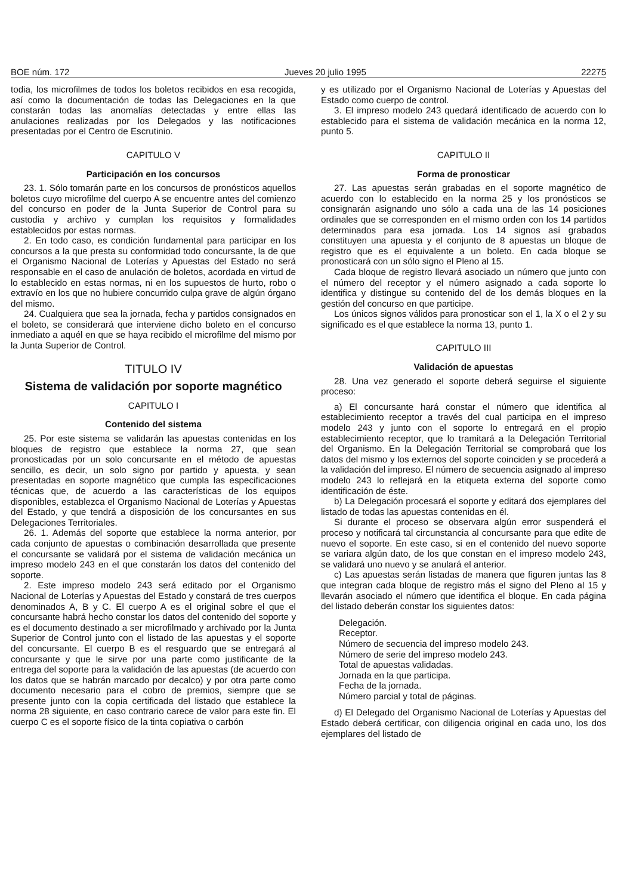BOE núm. 172 Jueves 20 julio 1995 22275
todia, los microfilmes de todos los boletos recibidos en esa recogida, así como la documentación de todas las Delegaciones en la que constarán todas las anomalías detectadas y entre ellas las anulaciones realizadas por los Delegados y las notificaciones presentadas por el Centro de Escrutinio.
CAPITULO V
Participación en los concursos
23. 1. Sólo tomarán parte en los concursos de pronósticos aquellos boletos cuyo microfilme del cuerpo A se encuentre antes del comienzo del concurso en poder de la Junta Superior de Control para su custodia y archivo y cumplan los requisitos y formalidades establecidos por estas normas.
2. En todo caso, es condición fundamental para participar en los concursos a la que presta su conformidad todo concursante, la de que el Organismo Nacional de Loterías y Apuestas del Estado no será responsable en el caso de anulación de boletos, acordada en virtud de lo establecido en estas normas, ni en los supuestos de hurto, robo o extravío en los que no hubiere concurrido culpa grave de algún órgano del mismo.
24. Cualquiera que sea la jornada, fecha y partidos consignados en el boleto, se considerará que interviene dicho boleto en el concurso inmediato a aquél en que se haya recibido el microfilme del mismo por la Junta Superior de Control.
TITULO IV
Sistema de validación por soporte magnético
CAPITULO I
Contenido del sistema
25. Por este sistema se validarán las apuestas contenidas en los bloques de registro que establece la norma 27, que sean pronosticadas por un solo concursante en el método de apuestas sencillo, es decir, un solo signo por partido y apuesta, y sean presentadas en soporte magnético que cumpla las especificaciones técnicas que, de acuerdo a las características de los equipos disponibles, establezca el Organismo Nacional de Loterías y Apuestas del Estado, y que tendrá a disposición de los concursantes en sus Delegaciones Territoriales.
26. 1. Además del soporte que establece la norma anterior, por cada conjunto de apuestas o combinación desarrollada que presente el concursante se validará por el sistema de validación mecánica un impreso modelo 243 en el que constarán los datos del contenido del soporte.
2. Este impreso modelo 243 será editado por el Organismo Nacional de Loterías y Apuestas del Estado y constará de tres cuerpos denominados A, B y C. El cuerpo A es el original sobre el que el concursante habrá hecho constar los datos del contenido del soporte y es el documento destinado a ser microfilmado y archivado por la Junta Superior de Control junto con el listado de las apuestas y el soporte del concursante. El cuerpo B es el resguardo que se entregará al concursante y que le sirve por una parte como justificante de la entrega del soporte para la validación de las apuestas (de acuerdo con los datos que se habrán marcado por decalco) y por otra parte como documento necesario para el cobro de premios, siempre que se presente junto con la copia certificada del listado que establece la norma 28 siguiente, en caso contrario carece de valor para este fin. El cuerpo C es el soporte físico de la tinta copiativa o carbón
y es utilizado por el Organismo Nacional de Loterías y Apuestas del Estado como cuerpo de control.
3. El impreso modelo 243 quedará identificado de acuerdo con lo establecido para el sistema de validación mecánica en la norma 12, punto 5.
CAPITULO II
Forma de pronosticar
27. Las apuestas serán grabadas en el soporte magnético de acuerdo con lo establecido en la norma 25 y los pronósticos se consignarán asignando uno sólo a cada una de las 14 posiciones ordinales que se corresponden en el mismo orden con los 14 partidos determinados para esa jornada. Los 14 signos así grabados constituyen una apuesta y el conjunto de 8 apuestas un bloque de registro que es el equivalente a un boleto. En cada bloque se pronosticará con un sólo signo el Pleno al 15.
Cada bloque de registro llevará asociado un número que junto con el número del receptor y el número asignado a cada soporte lo identifica y distingue su contenido del de los demás bloques en la gestión del concurso en que participe.
Los únicos signos válidos para pronosticar son el 1, la X o el 2 y su significado es el que establece la norma 13, punto 1.
CAPITULO III
Validación de apuestas
28. Una vez generado el soporte deberá seguirse el siguiente proceso:
a) El concursante hará constar el número que identifica al establecimiento receptor a través del cual participa en el impreso modelo 243 y junto con el soporte lo entregará en el propio establecimiento receptor, que lo tramitará a la Delegación Territorial del Organismo. En la Delegación Territorial se comprobará que los datos del mismo y los externos del soporte coinciden y se procederá a la validación del impreso. El número de secuencia asignado al impreso modelo 243 lo reflejará en la etiqueta externa del soporte como identificación de éste.
b) La Delegación procesará el soporte y editará dos ejemplares del listado de todas las apuestas contenidas en él.
Si durante el proceso se observara algún error suspenderá el proceso y notificará tal circunstancia al concursante para que edite de nuevo el soporte. En este caso, si en el contenido del nuevo soporte se variara algún dato, de los que constan en el impreso modelo 243, se validará uno nuevo y se anulará el anterior.
c) Las apuestas serán listadas de manera que figuren juntas las 8 que integran cada bloque de registro más el signo del Pleno al 15 y llevarán asociado el número que identifica el bloque. En cada página del listado deberán constar los siguientes datos:
Delegación.
Receptor.
Número de secuencia del impreso modelo 243.
Número de serie del impreso modelo 243.
Total de apuestas validadas.
Jornada en la que participa.
Fecha de la jornada.
Número parcial y total de páginas.
d) El Delegado del Organismo Nacional de Loterías y Apuestas del Estado deberá certificar, con diligencia original en cada uno, los dos ejemplares del listado de